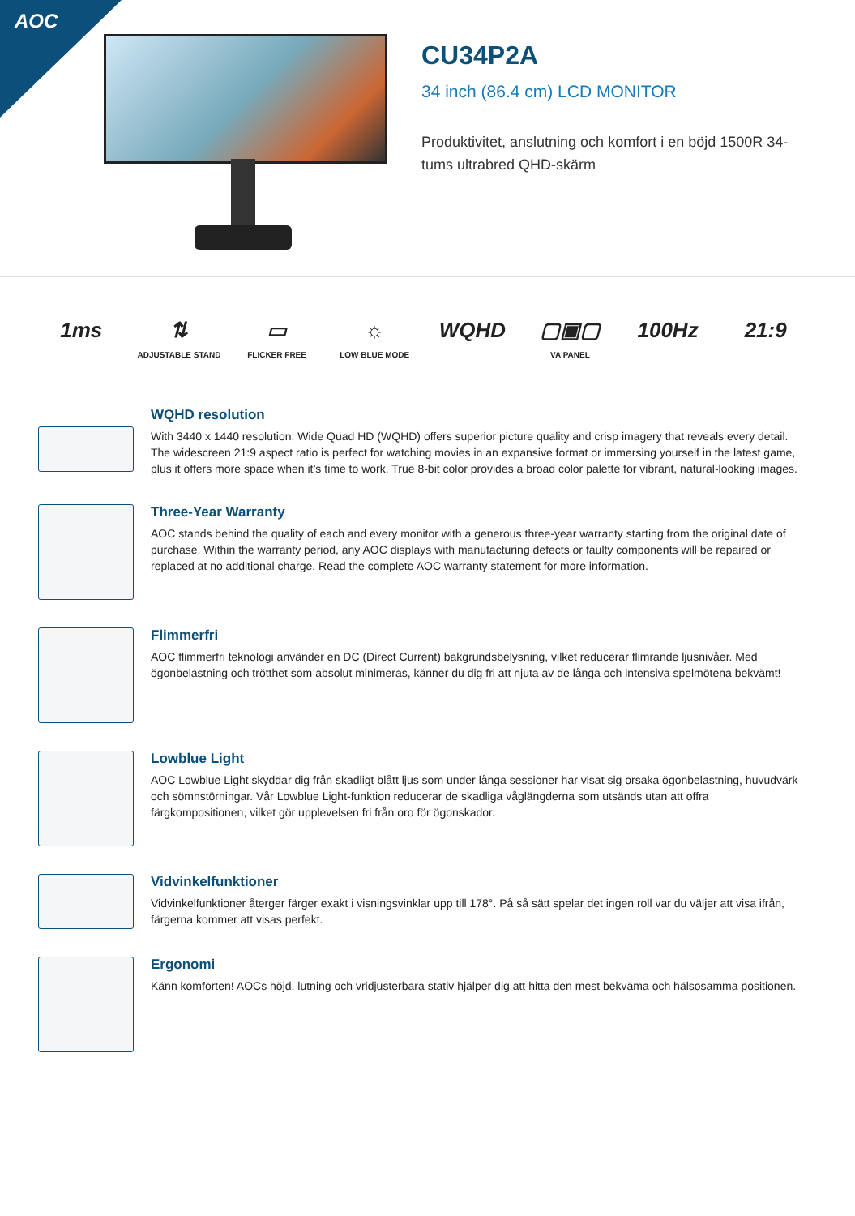AOC
CU34P2A
34 inch (86.4 cm) LCD MONITOR
Produktivitet, anslutning och komfort i en böjd 1500R 34-tums ultrabred QHD-skärm
1ms ⇅
ADJUSTABLE STAND
▭
FLICKER FREE
☼
LOW BLUE MODE
WQHD ▢▣▢
VA PANEL
100Hz 21:9
WQHD resolution
With 3440 x 1440 resolution, Wide Quad HD (WQHD) offers superior picture quality and crisp imagery that reveals every detail. The widescreen 21:9 aspect ratio is perfect for watching movies in an expansive format or immersing yourself in the latest game, plus it offers more space when it’s time to work. True 8-bit color provides a broad color palette for vibrant, natural-looking images.
Three-Year Warranty
AOC stands behind the quality of each and every monitor with a generous three-year warranty starting from the original date of purchase. Within the warranty period, any AOC displays with manufacturing defects or faulty components will be repaired or replaced at no additional charge. Read the complete AOC warranty statement for more information.
Flimmerfri
AOC flimmerfri teknologi använder en DC (Direct Current) bakgrundsbelysning, vilket reducerar flimrande ljusnivåer. Med ögonbelastning och trötthet som absolut minimeras, känner du dig fri att njuta av de långa och intensiva spelmötena bekvämt!
Lowblue Light
AOC Lowblue Light skyddar dig från skadligt blått ljus som under långa sessioner har visat sig orsaka ögonbelastning, huvudvärk och sömnstörningar. Vår Lowblue Light-funktion reducerar de skadliga våglängderna som utsänds utan att offra färgkompositionen, vilket gör upplevelsen fri från oro för ögonskador.
Vidvinkelfunktioner
Vidvinkelfunktioner återger färger exakt i visningsvinklar upp till 178°. På så sätt spelar det ingen roll var du väljer att visa ifrån, färgerna kommer att visas perfekt.
Ergonomi
Känn komforten! AOCs höjd, lutning och vridjusterbara stativ hjälper dig att hitta den mest bekväma och hälsosamma positionen.